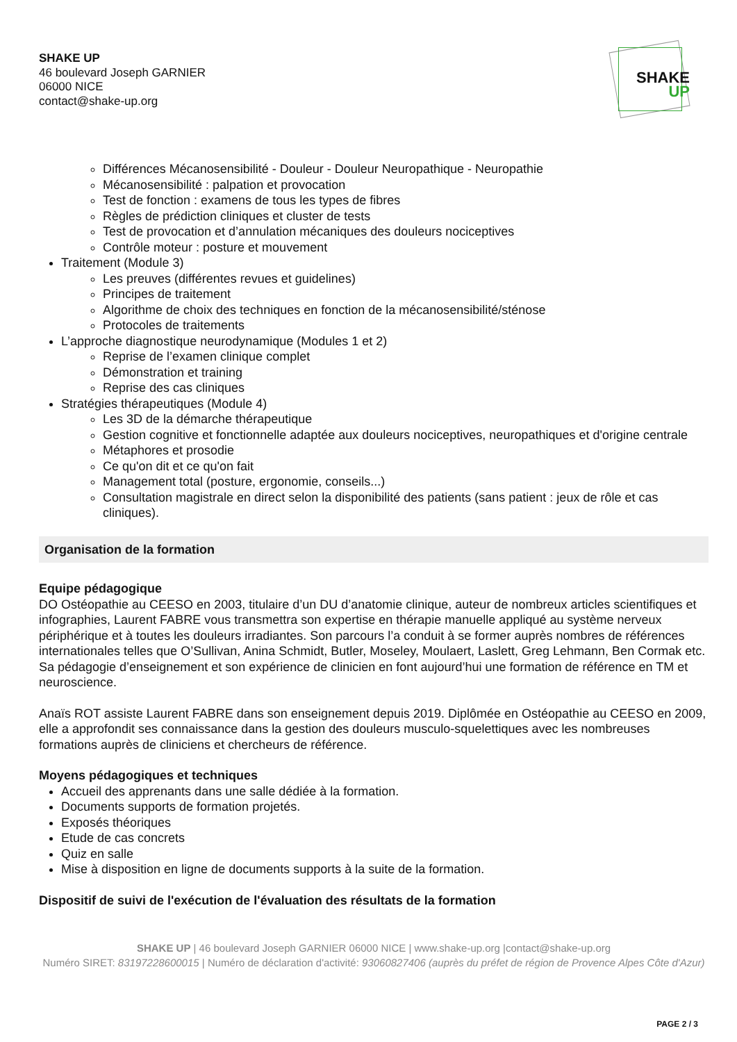SHAKE UP
46 boulevard Joseph GARNIER
06000 NICE
contact@shake-up.org
SHAKE
UP
Différences Mécanosensibilité - Douleur - Douleur Neuropathique - Neuropathie
Mécanosensibilité : palpation et provocation
Test de fonction : examens de tous les types de fibres
Règles de prédiction cliniques et cluster de tests
Test de provocation et d’annulation mécaniques des douleurs nociceptives
Contrôle moteur : posture et mouvement
Traitement (Module 3)
Les preuves (différentes revues et guidelines)
Principes de traitement
Algorithme de choix des techniques en fonction de la mécanosensibilité/sténose
Protocoles de traitements
L’approche diagnostique neurodynamique (Modules 1 et 2)
Reprise de l’examen clinique complet
Démonstration et training
Reprise des cas cliniques
Stratégies thérapeutiques (Module 4)
Les 3D de la démarche thérapeutique
Gestion cognitive et fonctionnelle adaptée aux douleurs nociceptives, neuropathiques et d'origine centrale
Métaphores et prosodie
Ce qu'on dit et ce qu'on fait
Management total (posture, ergonomie, conseils...)
Consultation magistrale en direct selon la disponibilité des patients (sans patient : jeux de rôle et cas cliniques).
Organisation de la formation
Equipe pédagogique
DO Ostéopathie au CEESO en 2003, titulaire d’un DU d’anatomie clinique, auteur de nombreux articles scientifiques et infographies, Laurent FABRE vous transmettra son expertise en thérapie manuelle appliqué au système nerveux périphérique et à toutes les douleurs irradiantes. Son parcours l’a conduit à se former auprès nombres de références internationales telles que O’Sullivan, Anina Schmidt, Butler, Moseley, Moulaert, Laslett, Greg Lehmann, Ben Cormak etc. Sa pédagogie d’enseignement et son expérience de clinicien en font aujourd’hui une formation de référence en TM et neuroscience.
Anaïs ROT assiste Laurent FABRE dans son enseignement depuis 2019. Diplômée en Ostéopathie au CEESO en 2009, elle a approfondit ses connaissance dans la gestion des douleurs musculo-squelettiques avec les nombreuses formations auprès de cliniciens et chercheurs de référence.
Moyens pédagogiques et techniques
Accueil des apprenants dans une salle dédiée à la formation.
Documents supports de formation projetés.
Exposés théoriques
Etude de cas concrets
Quiz en salle
Mise à disposition en ligne de documents supports à la suite de la formation.
Dispositif de suivi de l'exécution de l'évaluation des résultats de la formation
SHAKE UP | 46 boulevard Joseph GARNIER 06000 NICE | www.shake-up.org |contact@shake-up.org
Numéro SIRET: 83197228600015 | Numéro de déclaration d'activité: 93060827406 (auprès du préfet de région de Provence Alpes Côte d'Azur)
PAGE 2 / 3